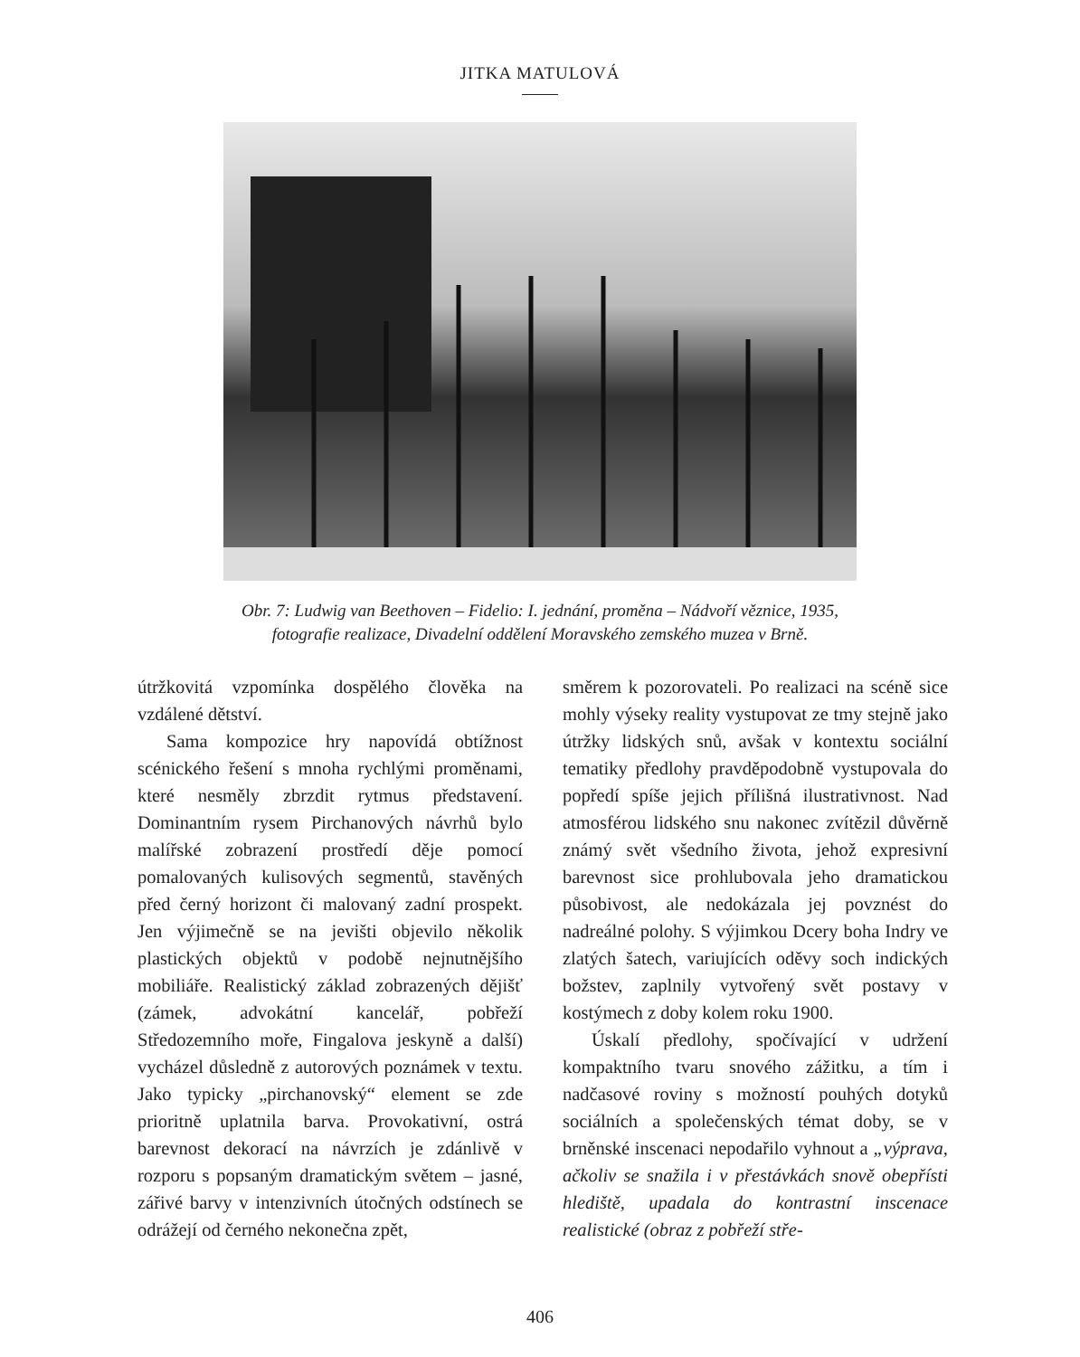JITKA MATULOVÁ
Obr. 7: Ludwig van Beethoven – Fidelio: I. jednání, proměna – Nádvoří věznice, 1935,
fotografie realizace, Divadelní oddělení Moravského zemského muzea v Brně.
útržkovitá vzpomínka dospělého člověka na vzdálené dětství.
Sama kompozice hry napovídá obtížnost scénického řešení s mnoha rychlými proměnami, které nesměly zbrzdit rytmus představení. Dominantním rysem Pirchanových návrhů bylo malířské zobrazení prostředí děje pomocí pomalovaných kulisových segmentů, stavěných před černý horizont či malovaný zadní prospekt. Jen výjimečně se na jevišti objevilo několik plastických objektů v podobě nejnutnějšího mobiliáře. Realistický základ zobrazených dějišť (zámek, advokátní kancelář, pobřeží Středozemního moře, Fingalova jeskyně a další) vycházel důsledně z autorových poznámek v textu. Jako typicky „pirchanovský“ element se zde prioritně uplatnila barva. Provokativní, ostrá barevnost dekorací na návrzích je zdánlivě v rozporu s popsaným dramatickým světem – jasné, zářivé barvy v intenzivních útočných odstínech se odrážejí od černého nekonečna zpět,
směrem k pozorovateli. Po realizaci na scéně sice mohly výseky reality vystupovat ze tmy stejně jako útržky lidských snů, avšak v kontextu sociální tematiky předlohy pravděpodobně vystupovala do popředí spíše jejich přílišná ilustrativnost. Nad atmosférou lidského snu nakonec zvítězil důvěrně známý svět všedního života, jehož expresivní barevnost sice prohlubovala jeho dramatickou působivost, ale nedokázala jej povznést do nadreálné polohy. S výjimkou Dcery boha Indry ve zlatých šatech, variujících oděvy soch indických božstev, zaplnily vytvořený svět postavy v kostýmech z doby kolem roku 1900.
Úskalí předlohy, spočívající v udržení kompaktního tvaru snového zážitku, a tím i nadčasové roviny s možností pouhých dotyků sociálních a společenských témat doby, se v brněnské inscenaci nepodařilo vyhnout a „výprava, ačkoliv se snažila i v přestávkách snově obepřísti hlediště, upadala do kontrastní inscenace realistické (obraz z pobřeží stře-
406